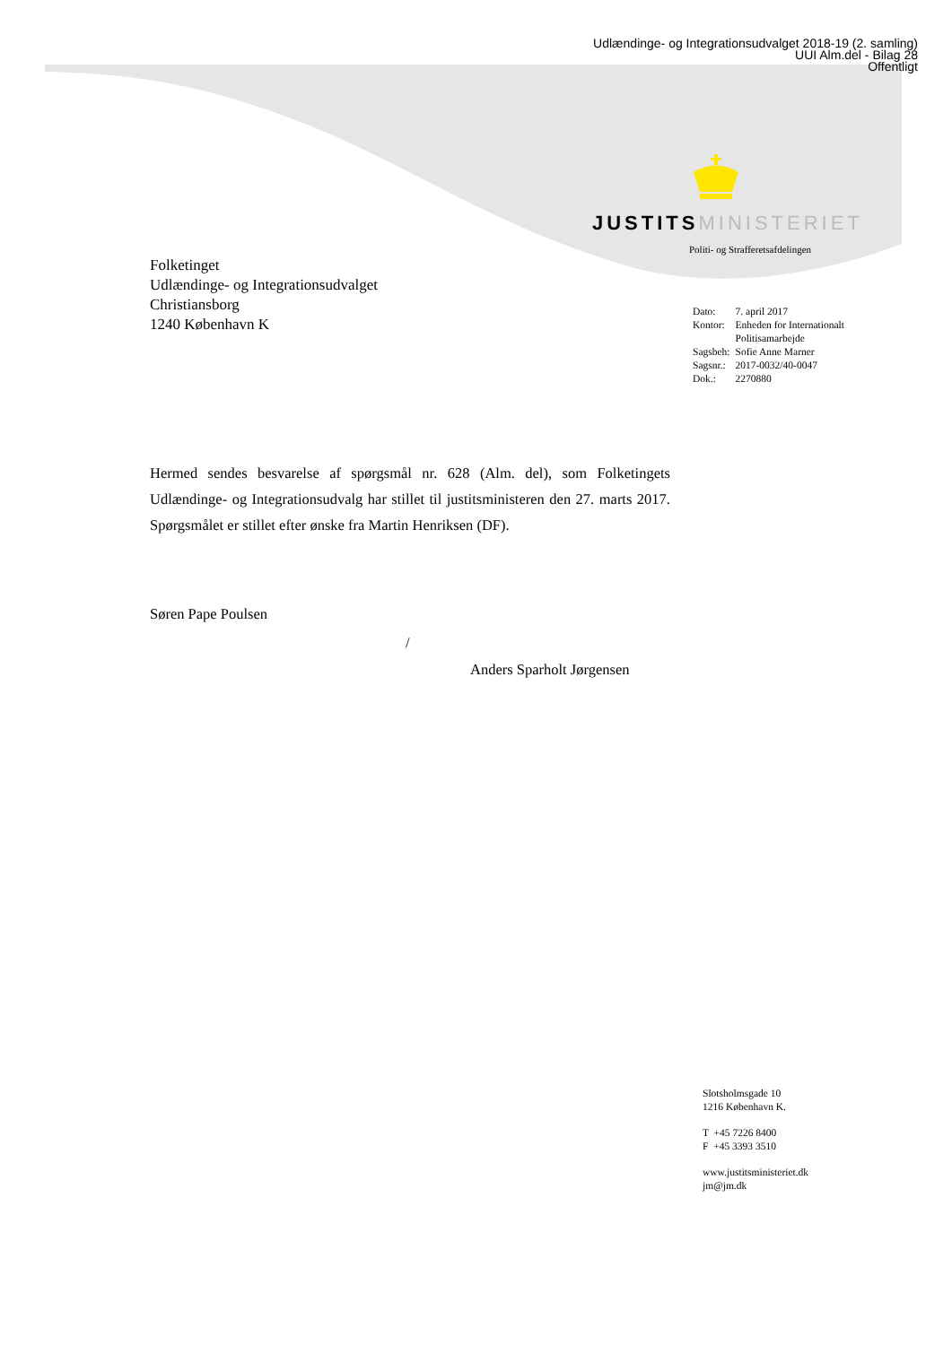Udlændinge- og Integrationsudvalget 2018-19 (2. samling)
UUI Alm.del - Bilag 28
Offentligt
JUSTITSMINISTERIET
Politi- og Strafferetsafdelingen
Folketinget
Udlændinge- og Integrationsudvalget
Christiansborg
1240 København K
| Dato: | 7. april 2017 |
| Kontor: | Enheden for Internationalt Politisamarbejde |
| Sagsbeh: | Sofie Anne Marner |
| Sagsnr.: | 2017-0032/40-0047 |
| Dok.: | 2270880 |
Hermed sendes besvarelse af spørgsmål nr. 628 (Alm. del), som Folketingets Udlændinge- og Integrationsudvalg har stillet til justitsministeren den 27. marts 2017. Spørgsmålet er stillet efter ønske fra Martin Henriksen (DF).
Søren Pape Poulsen
/
Anders Sparholt Jørgensen
Slotsholmsgade 10
1216 København K.
T +45 7226 8400
F +45 3393 3510
www.justitsministeriet.dk
jm@jm.dk